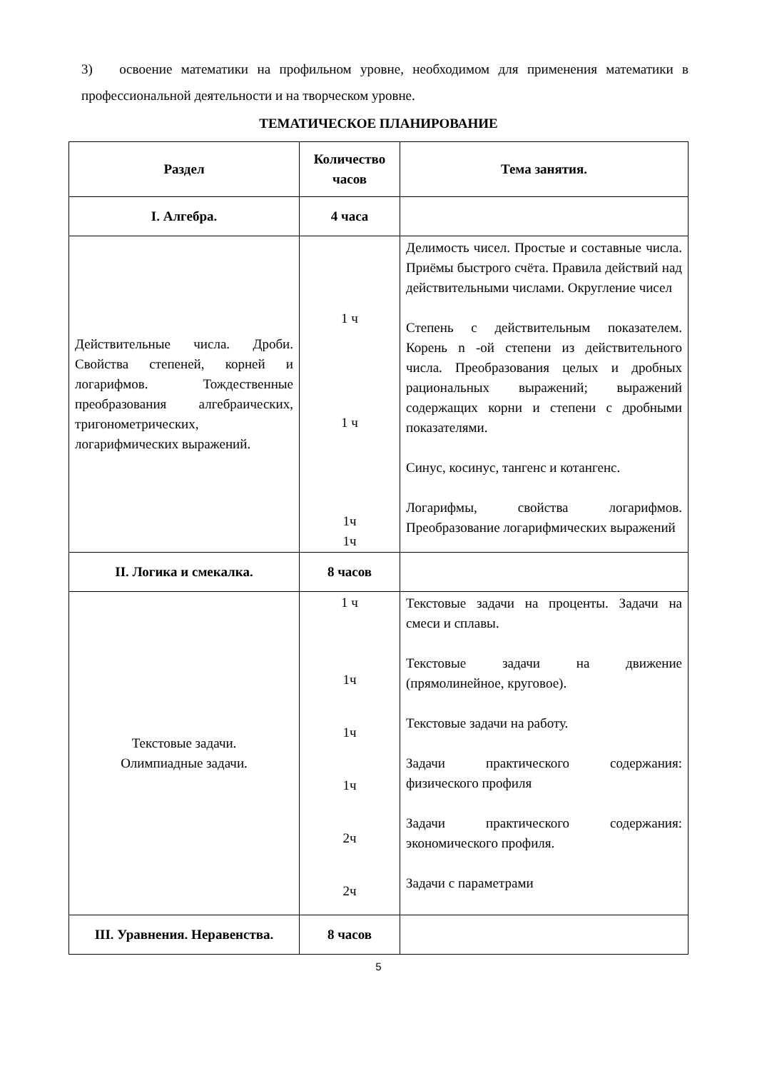3) освоение математики на профильном уровне, необходимом для применения математики в профессиональной деятельности и на творческом уровне.
ТЕМАТИЧЕСКОЕ ПЛАНИРОВАНИЕ
| Раздел | Количество часов | Тема занятия. |
| --- | --- | --- |
| I. Алгебра. | 4 часа | |
| Действительные числа. Дроби. Свойства степеней, корней и логарифмов. Тождественные преобразования алгебраических, тригонометрических, логарифмических выражений. | 1 ч 1 ч 1ч 1ч | Делимость чисел. Простые и составные числа. Приёмы быстрого счёта. Правила действий над действительными числами. Округление чисел Степень с действительным показателем. Корень n -ой степени из действительного числа. Преобразования целых и дробных рациональных выражений; выражений содержащих корни и степени с дробными показателями. Синус, косинус, тангенс и котангенс. Логарифмы, свойства логарифмов. Преобразование логарифмических выражений |
| II. Логика и смекалка. | 8 часов | |
| Текстовые задачи. Олимпиадные задачи. | 1 ч 1ч 1ч 1ч 2ч 2ч | Текстовые задачи на проценты. Задачи на смеси и сплавы. Текстовые задачи на движение (прямолинейное, круговое). Текстовые задачи на работу. Задачи практического содержания: физического профиля Задачи практического содержания: экономического профиля. Задачи с параметрами |
| III. Уравнения. Неравенства. | 8 часов | |
5